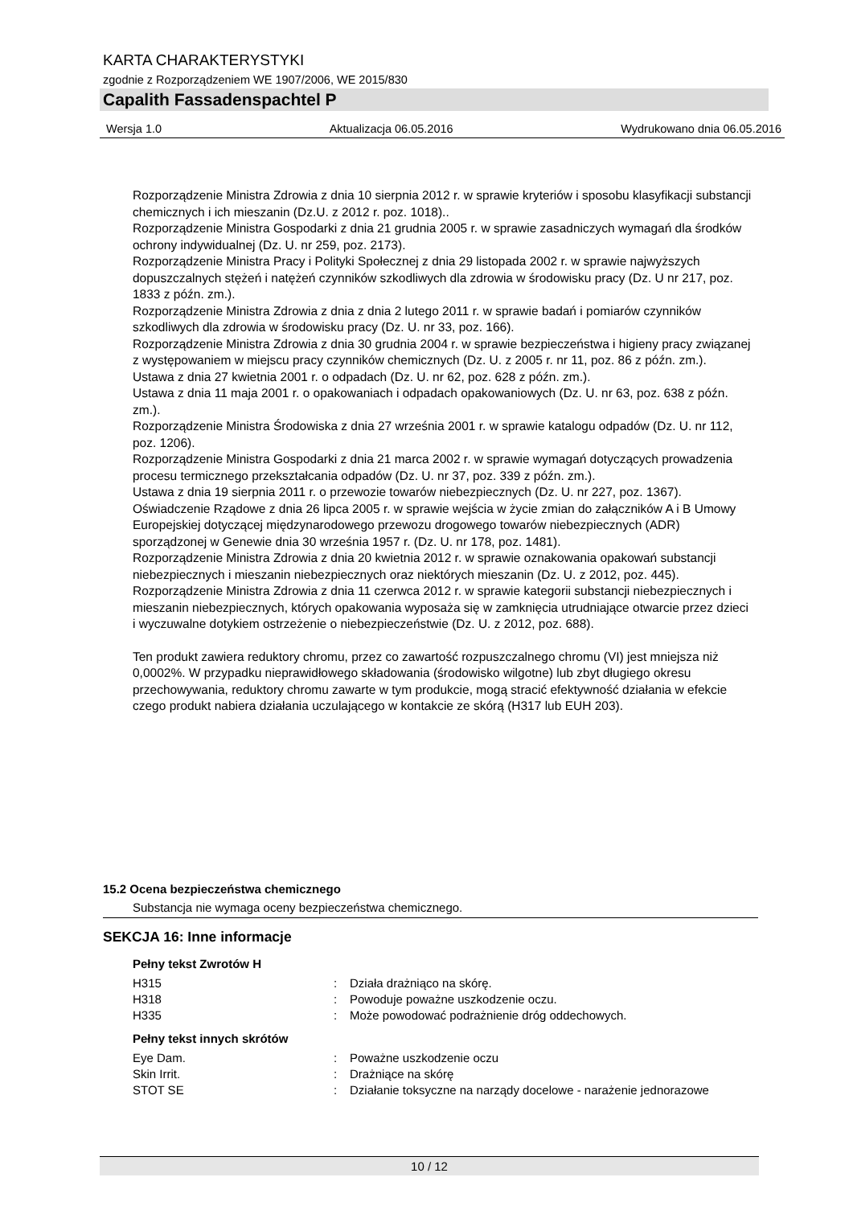KARTA CHARAKTERYSTYKI
zgodnie z Rozporządzeniem WE 1907/2006, WE 2015/830
Capalith Fassadenspachtel P
Wersja 1.0 Aktualizacja 06.05.2016 Wydrukowano dnia 06.05.2016
Rozporządzenie Ministra Zdrowia z dnia 10 sierpnia 2012 r. w sprawie kryteriów i sposobu klasyfikacji substancji chemicznych i ich mieszanin (Dz.U. z 2012 r. poz. 1018)..
Rozporządzenie Ministra Gospodarki z dnia 21 grudnia 2005 r. w sprawie zasadniczych wymagań dla środków ochrony indywidualnej (Dz. U. nr 259, poz. 2173).
Rozporządzenie Ministra Pracy i Polityki Społecznej z dnia 29 listopada 2002 r. w sprawie najwyższych dopuszczalnych stężeń i natężeń czynników szkodliwych dla zdrowia w środowisku pracy (Dz. U nr 217, poz. 1833 z późn. zm.).
Rozporządzenie Ministra Zdrowia z dnia z dnia 2 lutego 2011 r. w sprawie badań i pomiarów czynników szkodliwych dla zdrowia w środowisku pracy (Dz. U. nr 33, poz. 166).
Rozporządzenie Ministra Zdrowia z dnia 30 grudnia 2004 r. w sprawie bezpieczeństwa i higieny pracy związanej z występowaniem w miejscu pracy czynników chemicznych (Dz. U. z 2005 r. nr 11, poz. 86 z późn. zm.).
Ustawa z dnia 27 kwietnia 2001 r. o odpadach (Dz. U. nr 62, poz. 628 z późn. zm.).
Ustawa z dnia 11 maja 2001 r. o opakowaniach i odpadach opakowaniowych (Dz. U. nr 63, poz. 638 z późn. zm.).
Rozporządzenie Ministra Środowiska z dnia 27 września 2001 r. w sprawie katalogu odpadów (Dz. U. nr 112, poz. 1206).
Rozporządzenie Ministra Gospodarki z dnia 21 marca 2002 r. w sprawie wymagań dotyczących prowadzenia procesu termicznego przekształcania odpadów (Dz. U. nr 37, poz. 339 z późn. zm.).
Ustawa z dnia 19 sierpnia 2011 r. o przewozie towarów niebezpiecznych (Dz. U. nr 227, poz. 1367).
Oświadczenie Rządowe z dnia 26 lipca 2005 r. w sprawie wejścia w życie zmian do załączników A i B Umowy Europejskiej dotyczącej międzynarodowego przewozu drogowego towarów niebezpiecznych (ADR) sporządzonej w Genewie dnia 30 września 1957 r. (Dz. U. nr 178, poz. 1481).
Rozporządzenie Ministra Zdrowia z dnia 20 kwietnia 2012 r. w sprawie oznakowania opakowań substancji niebezpiecznych i mieszanin niebezpiecznych oraz niektórych mieszanin (Dz. U. z 2012, poz. 445).
Rozporządzenie Ministra Zdrowia z dnia 11 czerwca 2012 r. w sprawie kategorii substancji niebezpiecznych i mieszanin niebezpiecznych, których opakowania wyposaża się w zamknięcia utrudniające otwarcie przez dzieci i wyczuwalne dotykiem ostrzeżenie o niebezpieczeństwie (Dz. U. z 2012, poz. 688).
Ten produkt zawiera reduktory chromu, przez co zawartość rozpuszczalnego chromu (VI) jest mniejsza niż 0,0002%. W przypadku nieprawidłowego składowania (środowisko wilgotne) lub zbyt długiego okresu przechowywania, reduktory chromu zawarte w tym produkcie, mogą stracić efektywność działania w efekcie czego produkt nabiera działania uczulającego w kontakcie ze skórą (H317 lub EUH 203).
15.2 Ocena bezpieczeństwa chemicznego
Substancja nie wymaga oceny bezpieczeństwa chemicznego.
SEKCJA 16: Inne informacje
Pełny tekst Zwrotów H
| H315 | : | Działa drażniąco na skórę. |
| H318 | : | Powoduje poważne uszkodzenie oczu. |
| H335 | : | Może powodować podrażnienie dróg oddechowych. |
Pełny tekst innych skrótów
| Eye Dam. | : | Poważne uszkodzenie oczu |
| Skin Irrit. | : | Drażniące na skórę |
| STOT SE | : | Działanie toksyczne na narządy docelowe - narażenie jednorazowe |
10 / 12